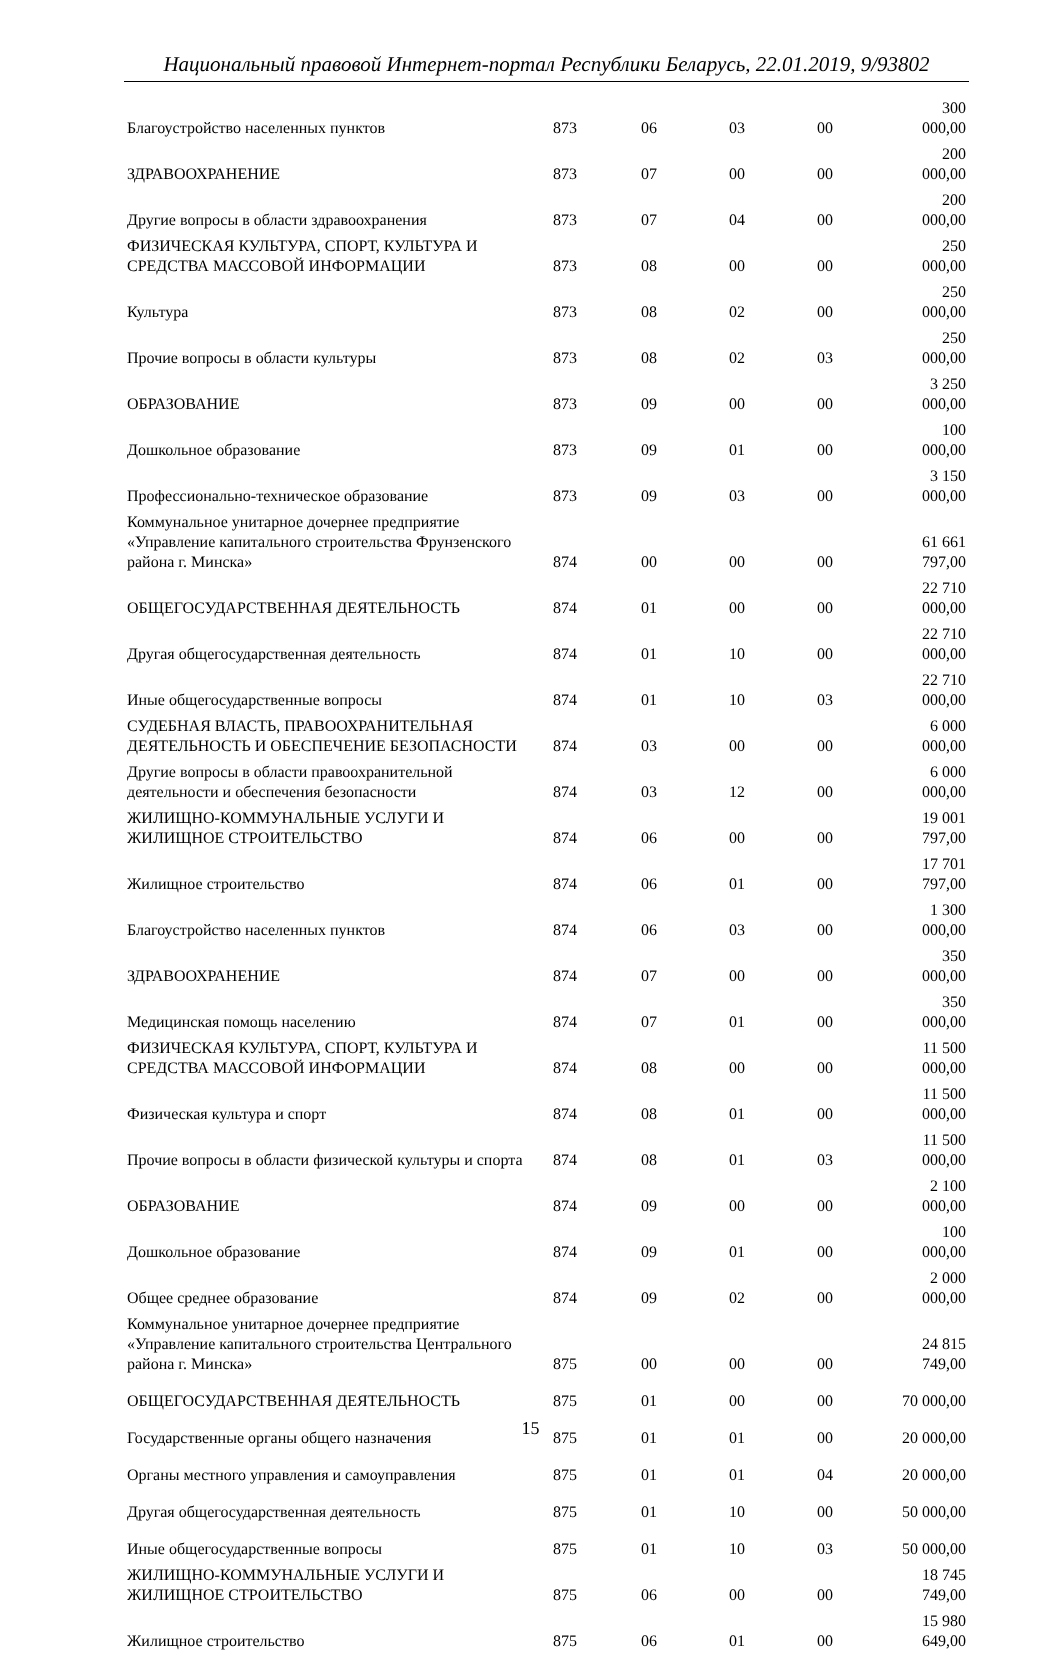Национальный правовой Интернет-портал Республики Беларусь, 22.01.2019, 9/93802
| Благоустройство населенных пунктов | 873 | 06 | 03 | 00 | 300 000,00 |
| ЗДРАВООХРАНЕНИЕ | 873 | 07 | 00 | 00 | 200 000,00 |
| Другие вопросы в области здравоохранения | 873 | 07 | 04 | 00 | 200 000,00 |
| ФИЗИЧЕСКАЯ КУЛЬТУРА, СПОРТ, КУЛЬТУРА И СРЕДСТВА МАССОВОЙ ИНФОРМАЦИИ | 873 | 08 | 00 | 00 | 250 000,00 |
| Культура | 873 | 08 | 02 | 00 | 250 000,00 |
| Прочие вопросы в области культуры | 873 | 08 | 02 | 03 | 250 000,00 |
| ОБРАЗОВАНИЕ | 873 | 09 | 00 | 00 | 3 250 000,00 |
| Дошкольное образование | 873 | 09 | 01 | 00 | 100 000,00 |
| Профессионально-техническое образование | 873 | 09 | 03 | 00 | 3 150 000,00 |
| Коммунальное унитарное дочернее предприятие «Управление капитального строительства Фрунзенского района г. Минска» | 874 | 00 | 00 | 00 | 61 661 797,00 |
| ОБЩЕГОСУДАРСТВЕННАЯ ДЕЯТЕЛЬНОСТЬ | 874 | 01 | 00 | 00 | 22 710 000,00 |
| Другая общегосударственная деятельность | 874 | 01 | 10 | 00 | 22 710 000,00 |
| Иные общегосударственные вопросы | 874 | 01 | 10 | 03 | 22 710 000,00 |
| СУДЕБНАЯ ВЛАСТЬ, ПРАВООХРАНИТЕЛЬНАЯ ДЕЯТЕЛЬНОСТЬ И ОБЕСПЕЧЕНИЕ БЕЗОПАСНОСТИ | 874 | 03 | 00 | 00 | 6 000 000,00 |
| Другие вопросы в области правоохранительной деятельности и обеспечения безопасности | 874 | 03 | 12 | 00 | 6 000 000,00 |
| ЖИЛИЩНО-КОММУНАЛЬНЫЕ УСЛУГИ И ЖИЛИЩНОЕ СТРОИТЕЛЬСТВО | 874 | 06 | 00 | 00 | 19 001 797,00 |
| Жилищное строительство | 874 | 06 | 01 | 00 | 17 701 797,00 |
| Благоустройство населенных пунктов | 874 | 06 | 03 | 00 | 1 300 000,00 |
| ЗДРАВООХРАНЕНИЕ | 874 | 07 | 00 | 00 | 350 000,00 |
| Медицинская помощь населению | 874 | 07 | 01 | 00 | 350 000,00 |
| ФИЗИЧЕСКАЯ КУЛЬТУРА, СПОРТ, КУЛЬТУРА И СРЕДСТВА МАССОВОЙ ИНФОРМАЦИИ | 874 | 08 | 00 | 00 | 11 500 000,00 |
| Физическая культура и спорт | 874 | 08 | 01 | 00 | 11 500 000,00 |
| Прочие вопросы в области физической культуры и спорта | 874 | 08 | 01 | 03 | 11 500 000,00 |
| ОБРАЗОВАНИЕ | 874 | 09 | 00 | 00 | 2 100 000,00 |
| Дошкольное образование | 874 | 09 | 01 | 00 | 100 000,00 |
| Общее среднее образование | 874 | 09 | 02 | 00 | 2 000 000,00 |
| Коммунальное унитарное дочернее предприятие «Управление капитального строительства Центрального района г. Минска» | 875 | 00 | 00 | 00 | 24 815 749,00 |
| ОБЩЕГОСУДАРСТВЕННАЯ ДЕЯТЕЛЬНОСТЬ | 875 | 01 | 00 | 00 | 70 000,00 |
| Государственные органы общего назначения | 875 | 01 | 01 | 00 | 20 000,00 |
| Органы местного управления и самоуправления | 875 | 01 | 01 | 04 | 20 000,00 |
| Другая общегосударственная деятельность | 875 | 01 | 10 | 00 | 50 000,00 |
| Иные общегосударственные вопросы | 875 | 01 | 10 | 03 | 50 000,00 |
| ЖИЛИЩНО-КОММУНАЛЬНЫЕ УСЛУГИ И ЖИЛИЩНОЕ СТРОИТЕЛЬСТВО | 875 | 06 | 00 | 00 | 18 745 749,00 |
| Жилищное строительство | 875 | 06 | 01 | 00 | 15 980 649,00 |
15